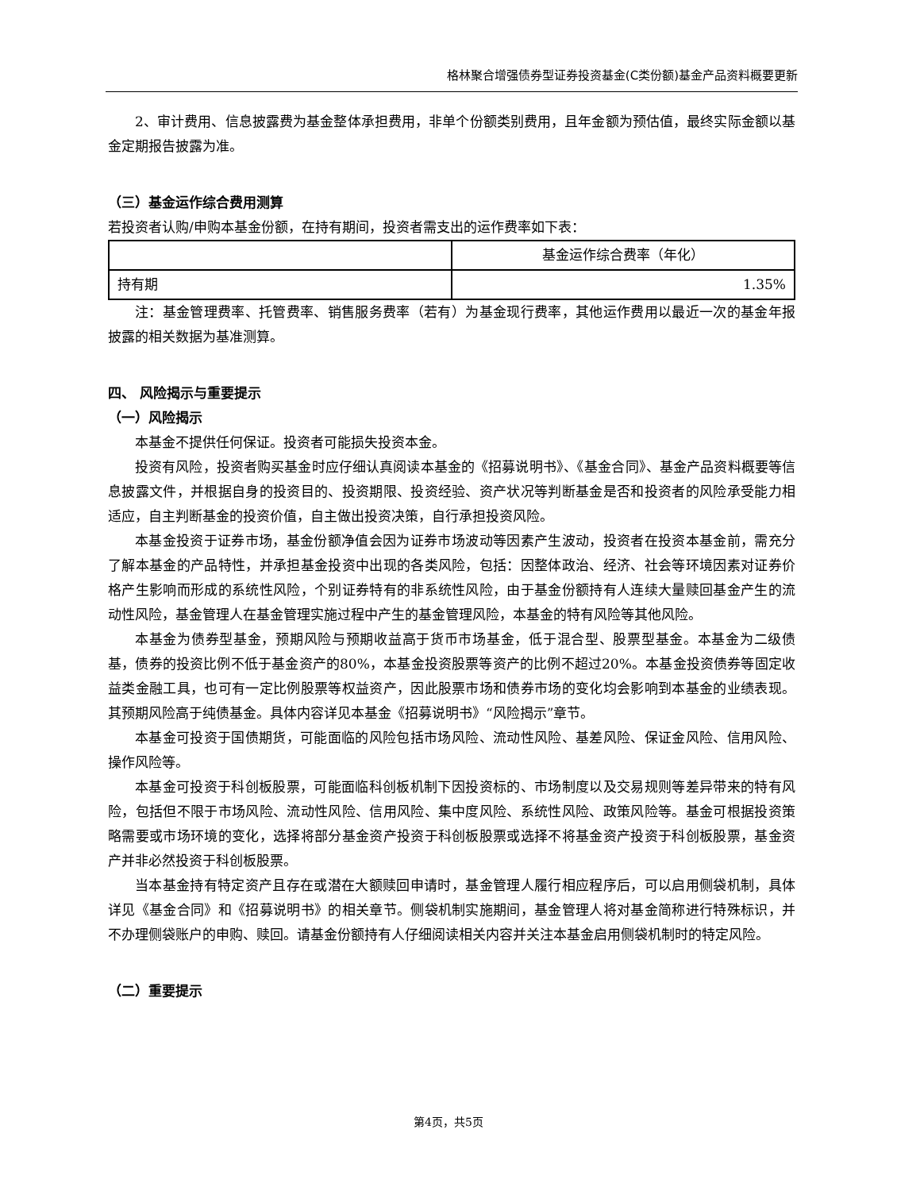格林聚合增强债券型证券投资基金(C类份额)基金产品资料概要更新
2、审计费用、信息披露费为基金整体承担费用，非单个份额类别费用，且年金额为预估值，最终实际金额以基金定期报告披露为准。
（三）基金运作综合费用测算
若投资者认购/申购本基金份额，在持有期间，投资者需支出的运作费率如下表：
| | 基金运作综合费率（年化） |
| 持有期 | 1.35% |
注：基金管理费率、托管费率、销售服务费率（若有）为基金现行费率，其他运作费用以最近一次的基金年报披露的相关数据为基准测算。
四、 风险揭示与重要提示
（一）风险揭示
本基金不提供任何保证。投资者可能损失投资本金。
投资有风险，投资者购买基金时应仔细认真阅读本基金的《招募说明书》、《基金合同》、基金产品资料概要等信息披露文件，并根据自身的投资目的、投资期限、投资经验、资产状况等判断基金是否和投资者的风险承受能力相适应，自主判断基金的投资价值，自主做出投资决策，自行承担投资风险。
本基金投资于证券市场，基金份额净值会因为证券市场波动等因素产生波动，投资者在投资本基金前，需充分了解本基金的产品特性，并承担基金投资中出现的各类风险，包括：因整体政治、经济、社会等环境因素对证券价格产生影响而形成的系统性风险，个别证券特有的非系统性风险，由于基金份额持有人连续大量赎回基金产生的流动性风险，基金管理人在基金管理实施过程中产生的基金管理风险，本基金的特有风险等其他风险。
本基金为债券型基金，预期风险与预期收益高于货币市场基金，低于混合型、股票型基金。本基金为二级债基，债券的投资比例不低于基金资产的80%，本基金投资股票等资产的比例不超过20%。本基金投资债券等固定收益类金融工具，也可有一定比例股票等权益资产，因此股票市场和债券市场的变化均会影响到本基金的业绩表现。其预期风险高于纯债基金。具体内容详见本基金《招募说明书》“风险揭示”章节。
本基金可投资于国债期货，可能面临的风险包括市场风险、流动性风险、基差风险、保证金风险、信用风险、操作风险等。
本基金可投资于科创板股票，可能面临科创板机制下因投资标的、市场制度以及交易规则等差异带来的特有风险，包括但不限于市场风险、流动性风险、信用风险、集中度风险、系统性风险、政策风险等。基金可根据投资策略需要或市场环境的变化，选择将部分基金资产投资于科创板股票或选择不将基金资产投资于科创板股票，基金资产并非必然投资于科创板股票。
当本基金持有特定资产且存在或潜在大额赎回申请时，基金管理人履行相应程序后，可以启用侧袋机制，具体详见《基金合同》和《招募说明书》的相关章节。侧袋机制实施期间，基金管理人将对基金简称进行特殊标识，并不办理侧袋账户的申购、赎回。请基金份额持有人仔细阅读相关内容并关注本基金启用侧袋机制时的特定风险。
（二）重要提示
第4页，共5页